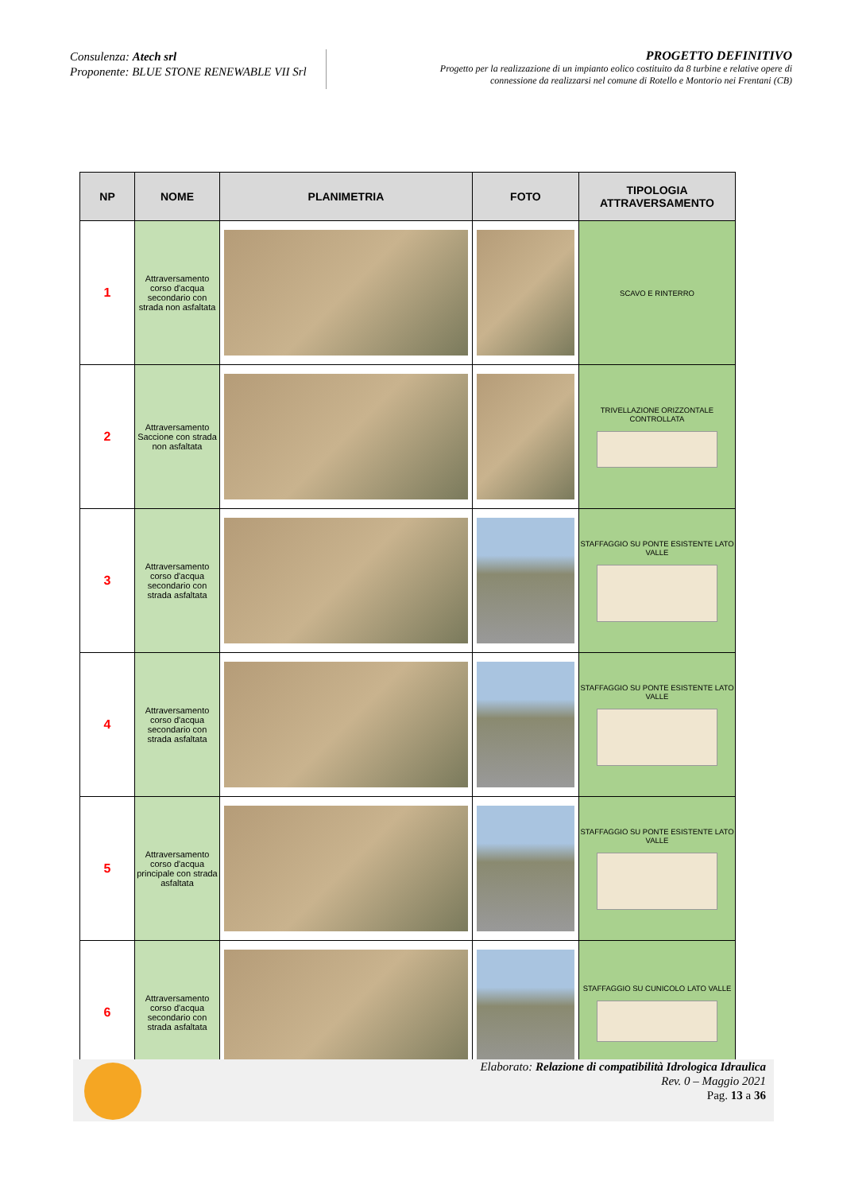Consulenza: Atech srl
Proponente: BLUE STONE RENEWABLE VII Srl
PROGETTO DEFINITIVO
Progetto per la realizzazione di un impianto eolico costituito da 8 turbine e relative opere di
connessione da realizzarsi nel comune di Rotello e Montorio nei Frentani (CB)
| NP | NOME | PLANIMETRIA | FOTO | TIPOLOGIA ATTRAVERSAMENTO |
| --- | --- | --- | --- | --- |
| 1 | Attraversamento corso d'acqua secondario con strada non asfaltata | | | SCAVO E RINTERRO |
| 2 | Attraversamento Saccione con strada non asfaltata | | | TRIVELLAZIONE ORIZZONTALE CONTROLLATA |
| 3 | Attraversamento corso d'acqua secondario con strada asfaltata | | | STAFFAGGIO SU PONTE ESISTENTE LATO VALLE |
| 4 | Attraversamento corso d'acqua secondario con strada asfaltata | | | STAFFAGGIO SU PONTE ESISTENTE LATO VALLE |
| 5 | Attraversamento corso d'acqua principale con strada asfaltata | | | STAFFAGGIO SU PONTE ESISTENTE LATO VALLE |
| 6 | Attraversamento corso d'acqua secondario con strada asfaltata | | | STAFFAGGIO SU CUNICOLO LATO VALLE |
Elaborato: Relazione di compatibilità Idrologica Idraulica
Rev. 0 – Maggio 2021
Pag. 13 a 36